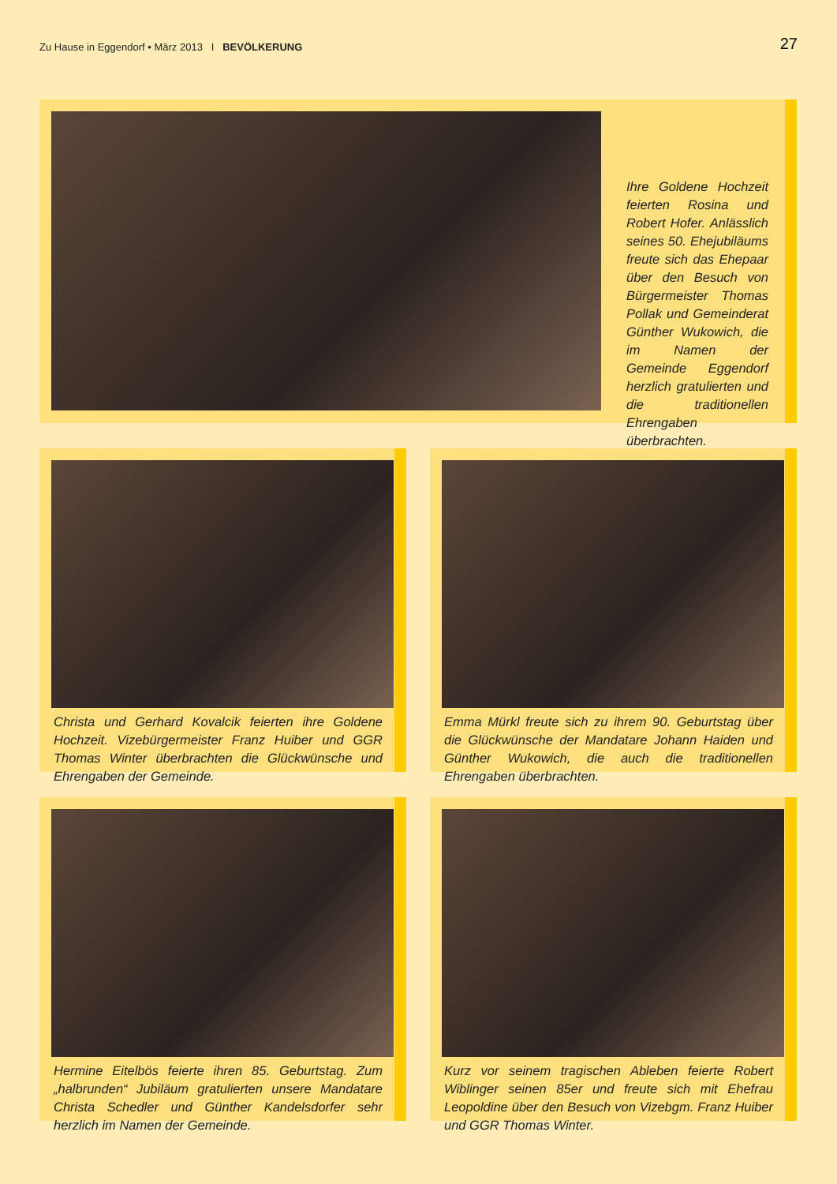Zu Hause in Eggendorf • März 2013 I BEVÖLKERUNG
27
Ihre Goldene Hochzeit feierten Rosina und Robert Hofer. Anlässlich seines 50. Ehejubiläums freute sich das Ehepaar über den Besuch von Bürgermeister Thomas Pollak und Gemeinderat Günther Wukowich, die im Namen der Gemeinde Eggendorf herzlich gratulierten und die traditionellen Ehrengaben überbrachten.
Christa und Gerhard Kovalcik feierten ihre Goldene Hochzeit. Vizebürgermeister Franz Huiber und GGR Thomas Winter überbrachten die Glückwünsche und Ehrengaben der Gemeinde.
Emma Mürkl freute sich zu ihrem 90. Geburtstag über die Glückwünsche der Mandatare Johann Haiden und Günther Wukowich, die auch die traditionellen Ehrengaben überbrachten.
Hermine Eitelbös feierte ihren 85. Geburtstag. Zum „halbrunden“ Jubiläum gratulierten unsere Mandatare Christa Schedler und Günther Kandelsdorfer sehr herzlich im Namen der Gemeinde.
Kurz vor seinem tragischen Ableben feierte Robert Wiblinger seinen 85er und freute sich mit Ehefrau Leopoldine über den Besuch von Vizebgm. Franz Huiber und GGR Thomas Winter.